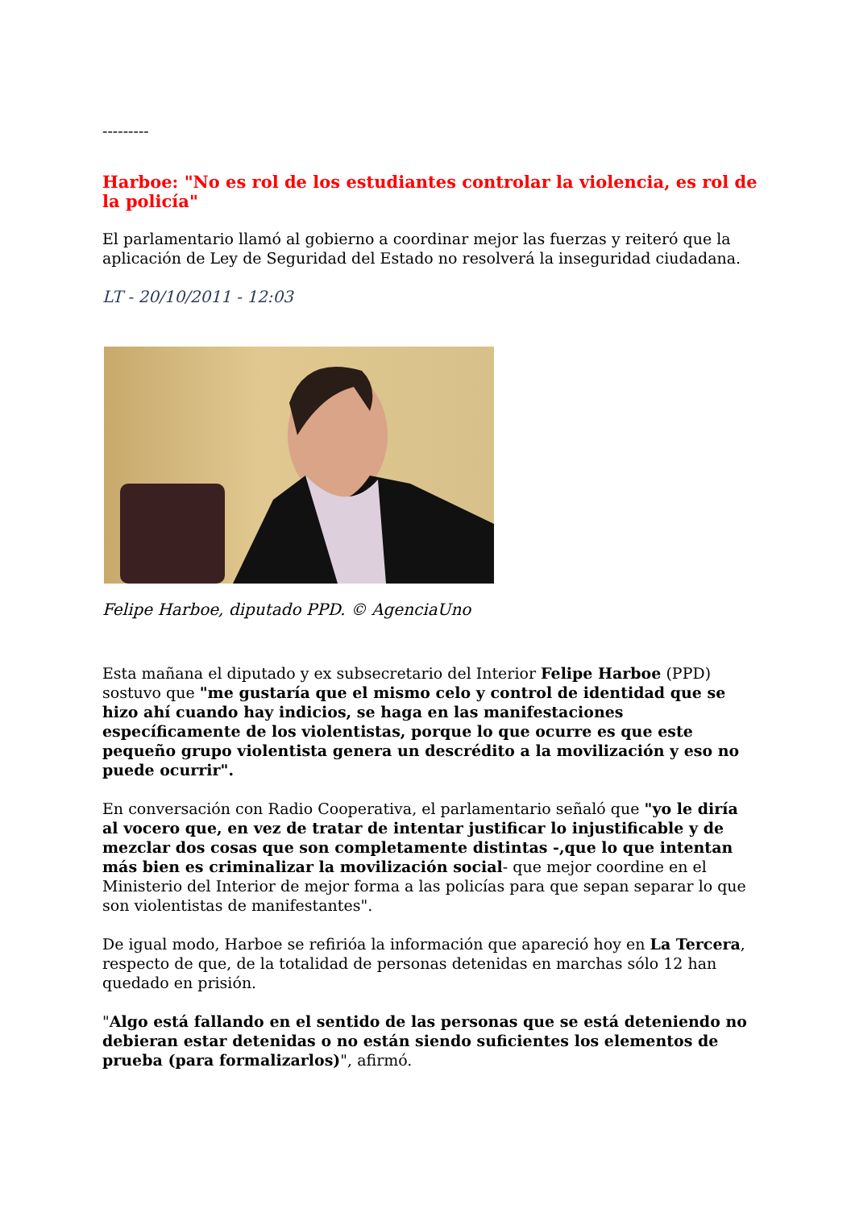---------
Harboe: "No es rol de los estudiantes controlar la violencia, es rol de la policía"
El parlamentario llamó al gobierno a coordinar mejor las fuerzas y reiteró que la aplicación de Ley de Seguridad del Estado no resolverá la inseguridad ciudadana.
LT - 20/10/2011 - 12:03
Felipe Harboe, diputado PPD. © AgenciaUno
Esta mañana el diputado y ex subsecretario del Interior Felipe Harboe (PPD) sostuvo que "me gustaría que el mismo celo y control de identidad que se hizo ahí cuando hay indicios, se haga en las manifestaciones específicamente de los violentistas, porque lo que ocurre es que este pequeño grupo violentista genera un descrédito a la movilización y eso no puede ocurrir".
En conversación con Radio Cooperativa, el parlamentario señaló que "yo le diría al vocero que, en vez de tratar de intentar justificar lo injustificable y de mezclar dos cosas que son completamente distintas -,que lo que intentan más bien es criminalizar la movilización social- que mejor coordine en el Ministerio del Interior de mejor forma a las policías para que sepan separar lo que son violentistas de manifestantes".
De igual modo, Harboe se refirióa la información que apareció hoy en La Tercera, respecto de que, de la totalidad de personas detenidas en marchas sólo 12 han quedado en prisión.
"Algo está fallando en el sentido de las personas que se está deteniendo no debieran estar detenidas o no están siendo suficientes los elementos de prueba (para formalizarlos)", afirmó.